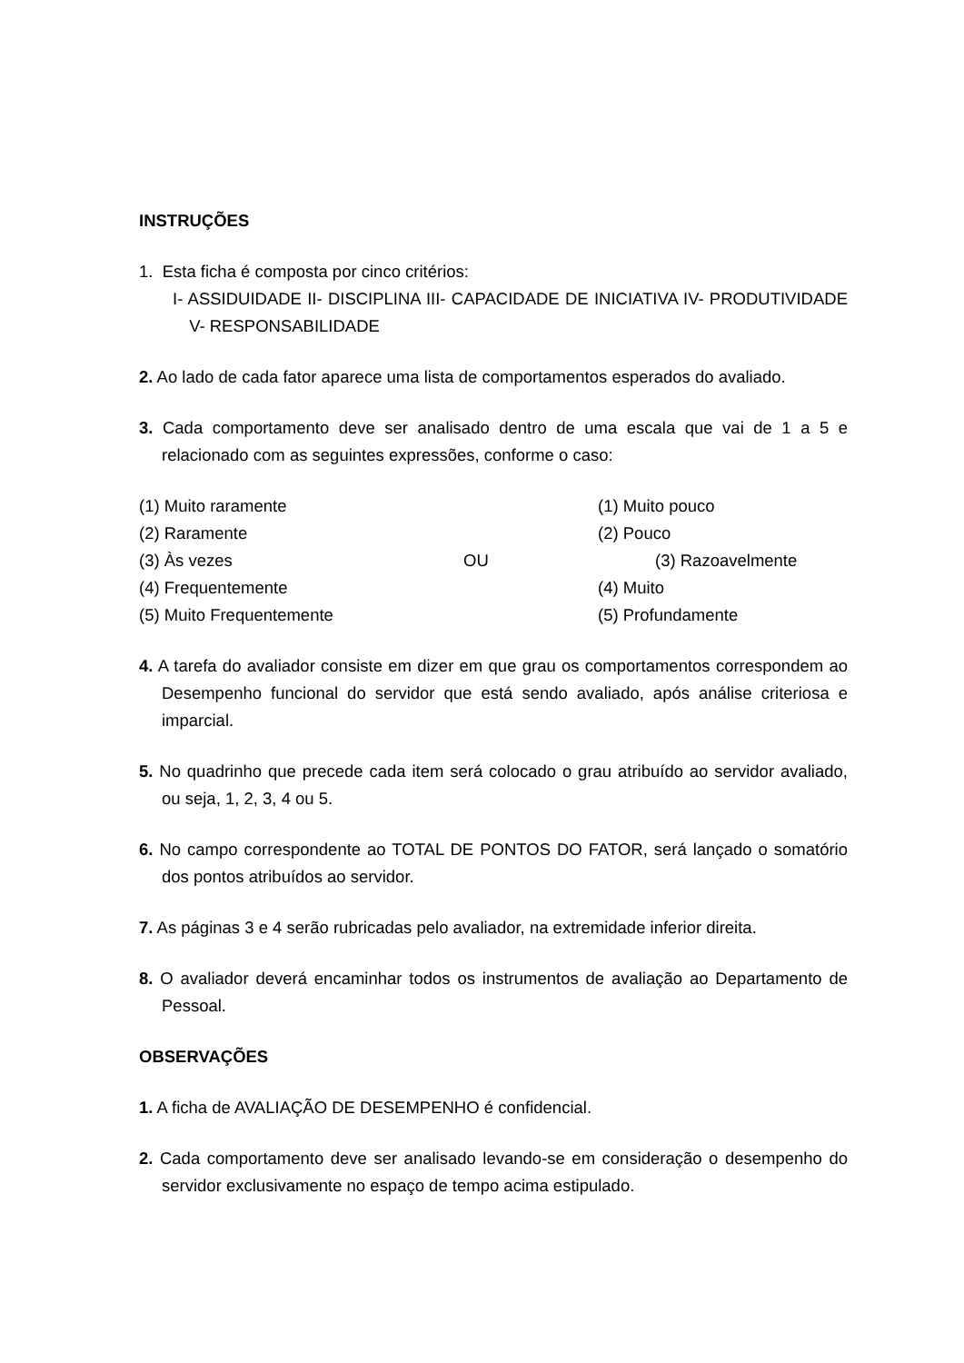INSTRUÇÕES
1. Esta ficha é composta por cinco critérios:
I- ASSIDUIDADE II- DISCIPLINA III- CAPACIDADE DE INICIATIVA IV- PRODUTIVIDADE V- RESPONSABILIDADE
2. Ao lado de cada fator aparece uma lista de comportamentos esperados do avaliado.
3. Cada comportamento deve ser analisado dentro de uma escala que vai de 1 a 5 e relacionado com as seguintes expressões, conforme o caso:
| (1) Muito raramente | | (1) Muito pouco |
| (2) Raramente | | (2) Pouco |
| (3) Às vezes | OU | (3) Razoavelmente |
| (4) Frequentemente | | (4) Muito |
| (5) Muito Frequentemente | | (5) Profundamente |
4. A tarefa do avaliador consiste em dizer em que grau os comportamentos correspondem ao Desempenho funcional do servidor que está sendo avaliado, após análise criteriosa e imparcial.
5. No quadrinho que precede cada item será colocado o grau atribuído ao servidor avaliado, ou seja, 1, 2, 3, 4 ou 5.
6. No campo correspondente ao TOTAL DE PONTOS DO FATOR, será lançado o somatório dos pontos atribuídos ao servidor.
7. As páginas 3 e 4 serão rubricadas pelo avaliador, na extremidade inferior direita.
8. O avaliador deverá encaminhar todos os instrumentos de avaliação ao Departamento de Pessoal.
OBSERVAÇÕES
1. A ficha de AVALIAÇÃO DE DESEMPENHO é confidencial.
2. Cada comportamento deve ser analisado levando-se em consideração o desempenho do servidor exclusivamente no espaço de tempo acima estipulado.